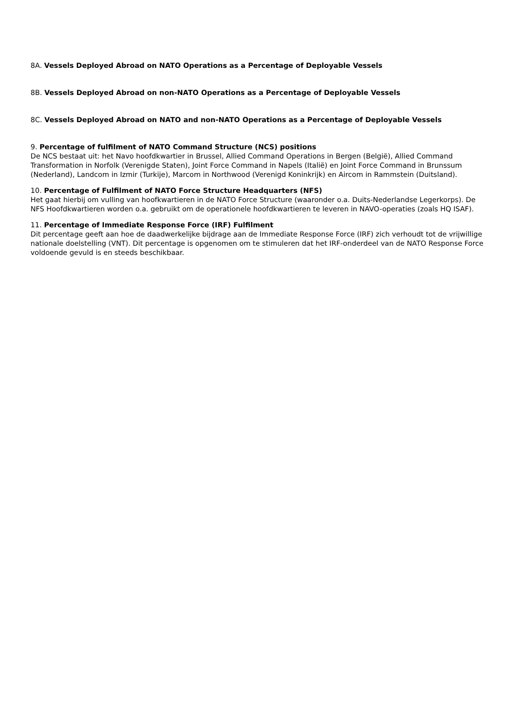8A. Vessels Deployed Abroad on NATO Operations as a Percentage of Deployable Vessels
8B. Vessels Deployed Abroad on non-NATO Operations as a Percentage of Deployable Vessels
8C. Vessels Deployed Abroad on NATO and non-NATO Operations as a Percentage of Deployable Vessels
9. Percentage of fulfilment of NATO Command Structure (NCS) positions
De NCS bestaat uit: het Navo hoofdkwartier in Brussel, Allied Command Operations in Bergen (België), Allied Command Transformation in Norfolk (Verenigde Staten), Joint Force Command in Napels (Italië) en Joint Force Command in Brunssum (Nederland), Landcom in Izmir (Turkije), Marcom in Northwood (Verenigd Koninkrijk) en Aircom in Rammstein (Duitsland).
10. Percentage of Fulfilment of NATO Force Structure Headquarters (NFS)
Het gaat hierbij om vulling van hoofkwartieren in de NATO Force Structure (waaronder o.a. Duits-Nederlandse Legerkorps). De NFS Hoofdkwartieren worden o.a. gebruikt om de operationele hoofdkwartieren te leveren in NAVO-operaties (zoals HQ ISAF).
11. Percentage of Immediate Response Force (IRF) Fulfilment
Dit percentage geeft aan hoe de daadwerkelijke bijdrage aan de Immediate Response Force (IRF) zich verhoudt tot de vrijwillige nationale doelstelling (VNT). Dit percentage is opgenomen om te stimuleren dat het IRF-onderdeel van de NATO Response Force voldoende gevuld is en steeds beschikbaar.